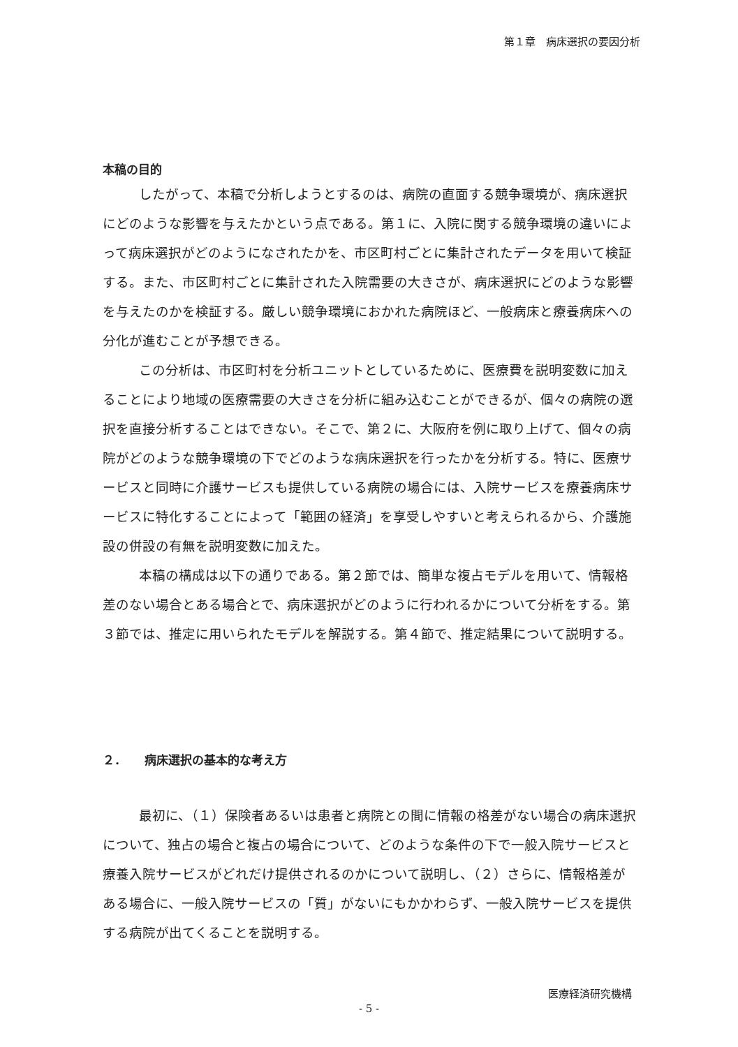第１章　病床選択の要因分析
本稿の目的
したがって、本稿で分析しようとするのは、病院の直面する競争環境が、病床選択にどのような影響を与えたかという点である。第１に、入院に関する競争環境の違いによって病床選択がどのようになされたかを、市区町村ごとに集計されたデータを用いて検証する。また、市区町村ごとに集計された入院需要の大きさが、病床選択にどのような影響を与えたのかを検証する。厳しい競争環境におかれた病院ほど、一般病床と療養病床への分化が進むことが予想できる。
この分析は、市区町村を分析ユニットとしているために、医療費を説明変数に加えることにより地域の医療需要の大きさを分析に組み込むことができるが、個々の病院の選択を直接分析することはできない。そこで、第２に、大阪府を例に取り上げて、個々の病院がどのような競争環境の下でどのような病床選択を行ったかを分析する。特に、医療サービスと同時に介護サービスも提供している病院の場合には、入院サービスを療養病床サービスに特化することによって「範囲の経済」を享受しやすいと考えられるから、介護施設の併設の有無を説明変数に加えた。
本稿の構成は以下の通りである。第２節では、簡単な複占モデルを用いて、情報格差のない場合とある場合とで、病床選択がどのように行われるかについて分析をする。第３節では、推定に用いられたモデルを解説する。第４節で、推定結果について説明する。
２．　　病床選択の基本的な考え方
最初に、（１）保険者あるいは患者と病院との間に情報の格差がない場合の病床選択について、独占の場合と複占の場合について、どのような条件の下で一般入院サービスと療養入院サービスがどれだけ提供されるのかについて説明し、（２）さらに、情報格差がある場合に、一般入院サービスの「質」がないにもかかわらず、一般入院サービスを提供する病院が出てくることを説明する。
医療経済研究機構
- 5 -